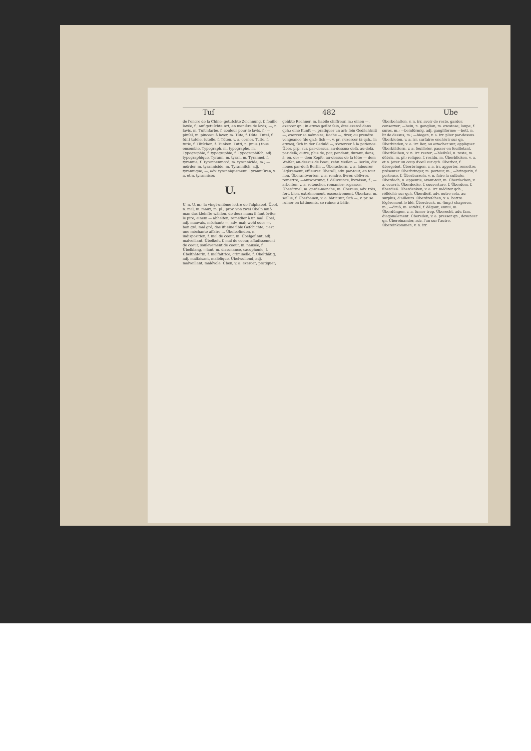Tuſ 482 Ube
de l'encre de la Chine; getuſchte Zeichnung, f. feuille lavée, f.; auf getuſchte Art, en manière de lavis; —, n. lavis, m. Tuſchfarbe, f. couleur pour le lavis, f.; —pinſel, m. pinceau à laver, m. Tüte, f. Düte. Tutel, f. (dr.) tutèle, tutelle, f. Tüten, v. a. corner. Tutie, f. tutie, f. Tütſchen, f. Tunken. Tutti, n. (mus.) tous ensemble. Typograph, m. typographe, m. Typographie, f. typographie, f. Typographiſch, adj. typographique. Tyrann, m. tyran, m. Tyrannei, f. tyrannie, f. Tyrannenmord, m. tyrannicide, m.; —mörder, m. tyrannicide, m. Tyranniſch, adj. tyrannique; —, adv. tyranniquement. Tyranniſiren, v. a. et n. tyranniser.
U.
U, n. U, m.; la vingt-unième lettre de l'alphabet. Übel, n. mal, m. maux, m. pl.; prov. von zwei Übeln muß man das kleinſte wählen, de deux maux il faut éviter le pire; einem — abhelfen, remédier à un mal. Übel, adj. mauvais, méchant; —, adv. mal; wohl oder —, bon gré, mal gré; das iſt eine üble Geſchichte, c'est une méchante affaire ... Übelbefinden, n. indisposition, f. mal de coeur, m. Übelgeſinnt, adj. malveillant. Übelkeit, f. mal de coeur, affadissement de coeur, soulèvement de coeur, m. nausée, f. Übelklang, —laut, m. dissonance, cacophonie, f. Übelthäterin, f. malfaitrice, criminelle, f. Übelthätig, adj. malfaisant, maléfique. Übelwollend, adj. malveillant, malévole. Üben, v. a. exercer; pratiquer;
geübte Rechner, m. habile chiffreur, m.; einen —, exercer qn.; in etwas geübt ſein, être exercé dans qch.; eine Kunſt —, pratiquer un art; ſein Gedächtniß —, exercer sa mémoire; Rache —, tirer, ou prendre vengeance (de qn.); ſich —, v. pr. s'exercer (à qch., in etwas); ſich in der Geduld —, s'exercer à la patience. Über, prp. sur, par-dessus, au-dessus; delà, au-delà, par delà; outre, plus de, par, pendant, durant, dans, à, en, de; — dem Kopfe, au-dessus de la tête; — dem Waſſer, au-dessus de l'eau; zehn Meilen — Berlin, dix lieues par-delà Berlin ... Überackern, v. a. labourer légèrement, effleurer. Überall, adv. par-tout, en tout lieu. Überantworten, v. a. rendre, livrer, délivrer, remettre; —antwortung, f. délivrance, livraison, f.; —arbeiten, v. a. retoucher, remanier; repasser. Überärmel, m. garde-manche, m. Überaus, adv. très, fort, bien, extrêmement, excessivement. Überbau, m. saillie, f. Überbauen, v. a. bâtir sur; ſich —, v. pr. se ruiner en bâtiments, se ruiner à bâtir.
Überbehalten, v. n. irr. avoir de reste, garder, conserver; —bein, n. ganglion, m. exostose; loupe, f. suros, m.; —beinförmig, adj. gangliforme; —bett, n. lit de dessus, m.; —biegen, v. a. irr. plier par-dessus. Überbieten, v. a. irr. surfaire; enchérir sur qn. Überbinden, v. a. irr. lier, ou attacher sur; appliquer. Überblättern, v. a. feuilleter, passer en feuilletant. Überbleiben, v. n. irr. rester; —bleibſel, n. reste, m. débris, m. pl.; relique, f. residu, m. Überblicken, v. a. et n. jeter un coup d'oeil sur qch. Überbot, f. übergebot. Überbringen, v. a. irr. apporter, remettre, présenter. Überbringer, m. porteur, m.; —bringerin, f. porteuse, f. Überburzeln, v. n. faire la culbute. Überdach, n. appentis; avant-toit, m. Überdachen, v. a. couvrir. Überdecke, f. couverture, f. Überdem, f. überdieß. Überdenken, v. a. irr. méditer qch., réfléchir sur qch. Überdieß, adv. outre cela, au surplus, d'ailleurs. Überdreſchen, v. a. battre légèrement le blé. Überdruck, m. (imp.) chaperon, m.; —druß, m. satiété, f. dégout, ennui, m. Überdüngen, v. a. fumer trop. Überecht, adv. fam. diagonalement. Übereilen, v. a. presser qn., devancer qn. Übereinander, adv. l'un sur l'autre. Übereinkommen, v. n. irr.